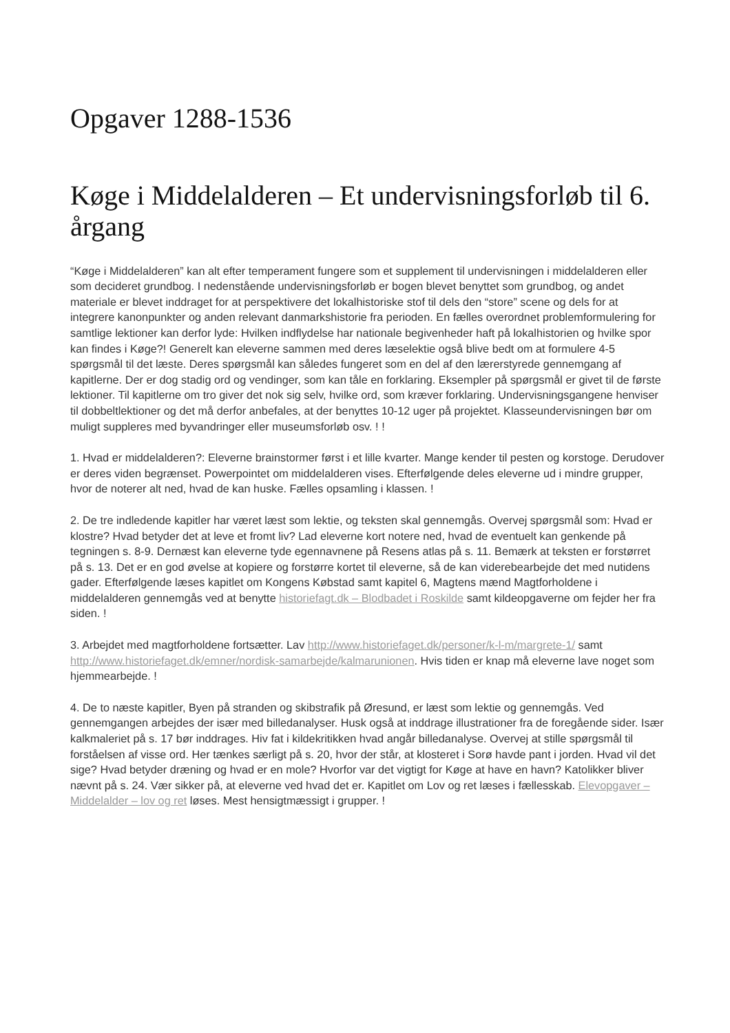Opgaver 1288-1536
Køge i Middelalderen – Et undervisningsforløb til 6. årgang
“Køge i Middelalderen” kan alt efter temperament fungere som et supplement til undervisningen i middelalderen eller som decideret grundbog. I nedenstående undervisningsforløb er bogen blevet benyttet som grundbog, og andet materiale er blevet inddraget for at perspektivere det lokalhistoriske stof til dels den “store” scene og dels for at integrere kanonpunkter og anden relevant danmarkshistorie fra perioden. En fælles overordnet problemformulering for samtlige lektioner kan derfor lyde: Hvilken indflydelse har nationale begivenheder haft på lokalhistorien og hvilke spor kan findes i Køge?! Generelt kan eleverne sammen med deres læselektie også blive bedt om at formulere 4-5 spørgsmål til det læste. Deres spørgsmål kan således fungeret som en del af den lærerstyrede gennemgang af kapitlerne. Der er dog stadig ord og vendinger, som kan tåle en forklaring. Eksempler på spørgsmål er givet til de første lektioner. Til kapitlerne om tro giver det nok sig selv, hvilke ord, som kræver forklaring. Undervisningsgangene henviser til dobbeltlektioner og det må derfor anbefales, at der benyttes 10-12 uger på projektet. Klasseundervisningen bør om muligt suppleres med byvandringer eller museumsforløb osv. ! !
1. Hvad er middelalderen?: Eleverne brainstormer først i et lille kvarter. Mange kender til pesten og korstoge. Derudover er deres viden begrænset. Powerpointet om middelalderen vises. Efterfølgende deles eleverne ud i mindre grupper, hvor de noterer alt ned, hvad de kan huske. Fælles opsamling i klassen. !
2. De tre indledende kapitler har været læst som lektie, og teksten skal gennemgås. Overvej spørgsmål som: Hvad er klostre? Hvad betyder det at leve et fromt liv? Lad eleverne kort notere ned, hvad de eventuelt kan genkende på tegningen s. 8-9. Dernæst kan eleverne tyde egennavnene på Resens atlas på s. 11. Bemærk at teksten er forstørret på s. 13. Det er en god øvelse at kopiere og forstørre kortet til eleverne, så de kan viderebearbejde det med nutidens gader. Efterfølgende læses kapitlet om Kongens Købstad samt kapitel 6, Magtens mænd Magtforholdene i middelalderen gennemgås ved at benytte historiefagt.dk – Blodbadet i Roskilde samt kildeopgaverne om fejder her fra siden. !
3. Arbejdet med magtforholdene fortsætter. Lav http://www.historiefaget.dk/personer/k-l-m/margrete-1/ samt http://www.historiefaget.dk/emner/nordisk-samarbejde/kalmarunionen. Hvis tiden er knap må eleverne lave noget som hjemmearbejde. !
4. De to næste kapitler, Byen på stranden og skibstrafik på Øresund, er læst som lektie og gennemgås. Ved gennemgangen arbejdes der især med billedanalyser. Husk også at inddrage illustrationer fra de foregående sider. Især kalkmaleriet på s. 17 bør inddrages. Hiv fat i kildekritikken hvad angår billedanalyse. Overvej at stille spørgsmål til forståelsen af visse ord. Her tænkes særligt på s. 20, hvor der står, at klosteret i Sorø havde pant i jorden. Hvad vil det sige? Hvad betyder dræning og hvad er en mole? Hvorfor var det vigtigt for Køge at have en havn? Katolikker bliver nævnt på s. 24. Vær sikker på, at eleverne ved hvad det er. Kapitlet om Lov og ret læses i fællesskab. Elevopgaver – Middelalder – lov og ret løses. Mest hensigtmæssigt i grupper. !